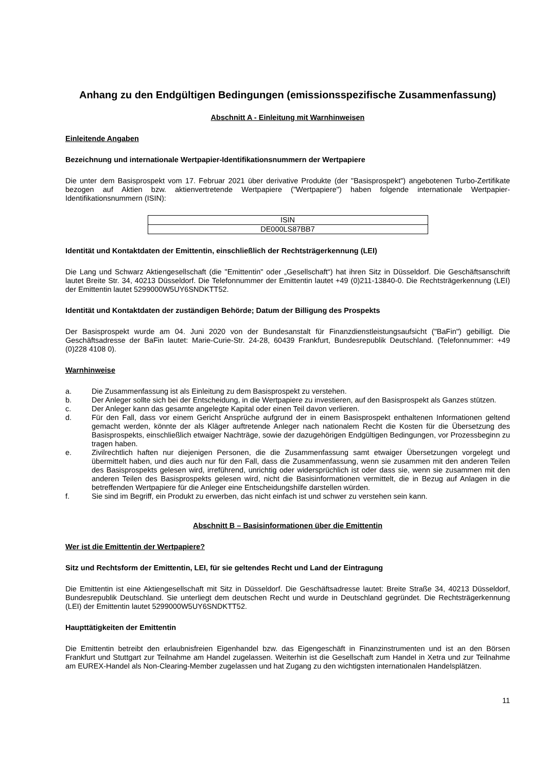Anhang zu den Endgültigen Bedingungen (emissionsspezifische Zusammenfassung)
Abschnitt A - Einleitung mit Warnhinweisen
Einleitende Angaben
Bezeichnung und internationale Wertpapier-Identifikationsnummern der Wertpapiere
Die unter dem Basisprospekt vom 17. Februar 2021 über derivative Produkte (der "Basisprospekt") angebotenen Turbo-Zertifikate bezogen auf Aktien bzw. aktienvertretende Wertpapiere ("Wertpapiere") haben folgende internationale Wertpapier-Identifikationsnummern (ISIN):
| ISIN |
| DE000LS87BB7 |
Identität und Kontaktdaten der Emittentin, einschließlich der Rechtsträgerkennung (LEI)
Die Lang und Schwarz Aktiengesellschaft (die "Emittentin" oder „Gesellschaft“) hat ihren Sitz in Düsseldorf. Die Geschäftsanschrift lautet Breite Str. 34, 40213 Düsseldorf. Die Telefonnummer der Emittentin lautet +49 (0)211-13840-0. Die Rechtsträgerkennung (LEI) der Emittentin lautet 5299000W5UY6SNDKTT52.
Identität und Kontaktdaten der zuständigen Behörde; Datum der Billigung des Prospekts
Der Basisprospekt wurde am 04. Juni 2020 von der Bundesanstalt für Finanzdienstleistungsaufsicht ("BaFin") gebilligt. Die Geschäftsadresse der BaFin lautet: Marie-Curie-Str. 24-28, 60439 Frankfurt, Bundesrepublik Deutschland. (Telefonnummer: +49 (0)228 4108 0).
Warnhinweise
a. Die Zusammenfassung ist als Einleitung zu dem Basisprospekt zu verstehen.
b. Der Anleger sollte sich bei der Entscheidung, in die Wertpapiere zu investieren, auf den Basisprospekt als Ganzes stützen.
c. Der Anleger kann das gesamte angelegte Kapital oder einen Teil davon verlieren.
d. Für den Fall, dass vor einem Gericht Ansprüche aufgrund der in einem Basisprospekt enthaltenen Informationen geltend gemacht werden, könnte der als Kläger auftretende Anleger nach nationalem Recht die Kosten für die Übersetzung des Basisprospekts, einschließlich etwaiger Nachträge, sowie der dazugehörigen Endgültigen Bedingungen, vor Prozessbeginn zu tragen haben.
e. Zivilrechtlich haften nur diejenigen Personen, die die Zusammenfassung samt etwaiger Übersetzungen vorgelegt und übermittelt haben, und dies auch nur für den Fall, dass die Zusammenfassung, wenn sie zusammen mit den anderen Teilen des Basisprospekts gelesen wird, irreführend, unrichtig oder widersprüchlich ist oder dass sie, wenn sie zusammen mit den anderen Teilen des Basisprospekts gelesen wird, nicht die Basisinformationen vermittelt, die in Bezug auf Anlagen in die betreffenden Wertpapiere für die Anleger eine Entscheidungshilfe darstellen würden.
f. Sie sind im Begriff, ein Produkt zu erwerben, das nicht einfach ist und schwer zu verstehen sein kann.
Abschnitt B – Basisinformationen über die Emittentin
Wer ist die Emittentin der Wertpapiere?
Sitz und Rechtsform der Emittentin, LEI, für sie geltendes Recht und Land der Eintragung
Die Emittentin ist eine Aktiengesellschaft mit Sitz in Düsseldorf. Die Geschäftsadresse lautet: Breite Straße 34, 40213 Düsseldorf, Bundesrepublik Deutschland. Sie unterliegt dem deutschen Recht und wurde in Deutschland gegründet. Die Rechtsträgerkennung (LEI) der Emittentin lautet 5299000W5UY6SNDKTT52.
Haupttätigkeiten der Emittentin
Die Emittentin betreibt den erlaubnisfreien Eigenhandel bzw. das Eigengeschäft in Finanzinstrumenten und ist an den Börsen Frankfurt und Stuttgart zur Teilnahme am Handel zugelassen. Weiterhin ist die Gesellschaft zum Handel in Xetra und zur Teilnahme am EUREX-Handel als Non-Clearing-Member zugelassen und hat Zugang zu den wichtigsten internationalen Handelsplätzen.
11